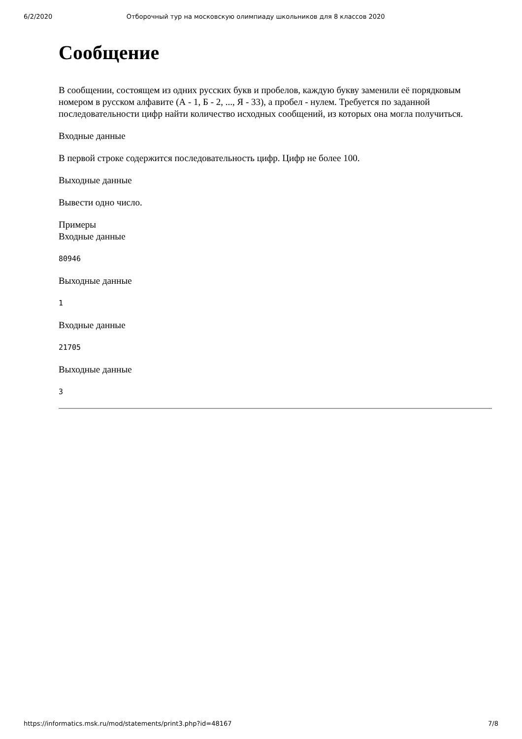6/2/2020 Отборочный тур на московскую олимпиаду школьников для 8 классов 2020
Сообщение
В сообщении, состоящем из одних русских букв и пробелов, каждую букву заменили её порядковым номером в русском алфавите (А - 1, Б - 2, ..., Я - 33), а пробел - нулем. Требуется по заданной последовательности цифр найти количество исходных сообщений, из которых она могла получиться.
Входные данные
В первой строке содержится последовательность цифр. Цифр не более 100.
Выходные данные
Вывести одно число.
Примеры
Входные данные
80946
Выходные данные
1
Входные данные
21705
Выходные данные
3
https://informatics.msk.ru/mod/statements/print3.php?id=48167 7/8